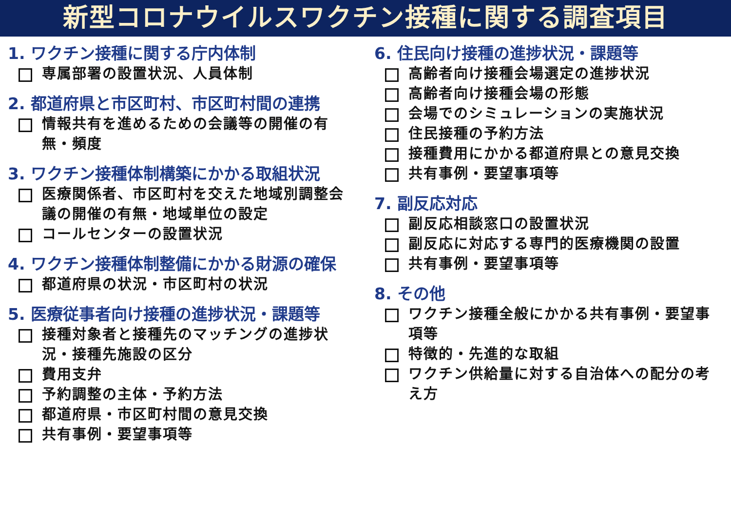新型コロナウイルスワクチン接種に関する調査項目
1. ワクチン接種に関する庁内体制
専属部署の設置状況、人員体制
2. 都道府県と市区町村、市区町村間の連携
情報共有を進めるための会議等の開催の有無・頻度
3. ワクチン接種体制構築にかかる取組状況
医療関係者、市区町村を交えた地域別調整会議の開催の有無・地域単位の設定
コールセンターの設置状況
4. ワクチン接種体制整備にかかる財源の確保
都道府県の状況・市区町村の状況
5. 医療従事者向け接種の進捗状況・課題等
接種対象者と接種先のマッチングの進捗状況・接種先施設の区分
費用支弁
予約調整の主体・予約方法
都道府県・市区町村間の意見交換
共有事例・要望事項等
6. 住民向け接種の進捗状況・課題等
高齢者向け接種会場選定の進捗状況
高齢者向け接種会場の形態
会場でのシミュレーションの実施状況
住民接種の予約方法
接種費用にかかる都道府県との意見交換
共有事例・要望事項等
7. 副反応対応
副反応相談窓口の設置状況
副反応に対応する専門的医療機関の設置
共有事例・要望事項等
8. その他
ワクチン接種全般にかかる共有事例・要望事項等
特徴的・先進的な取組
ワクチン供給量に対する自治体への配分の考え方